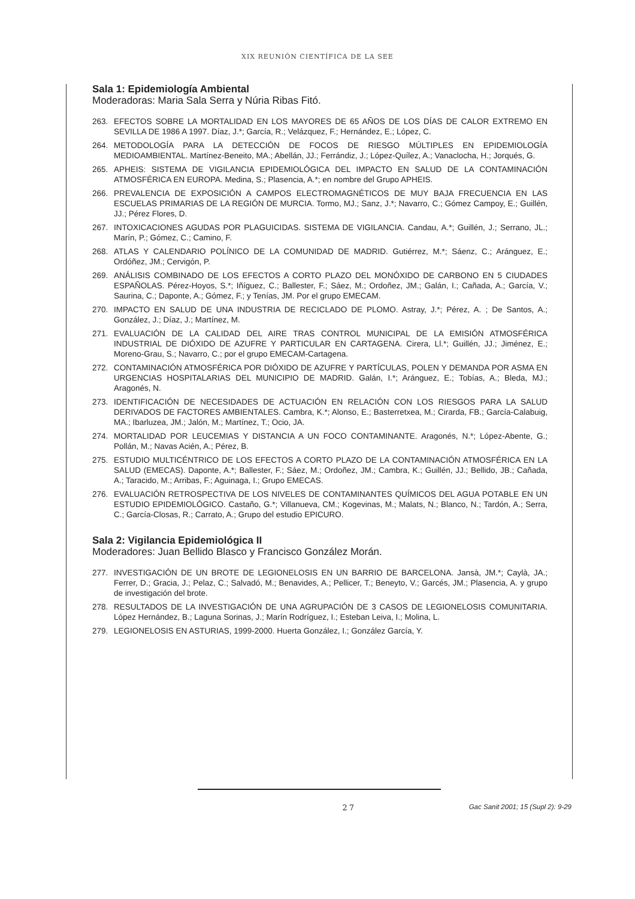XIX REUNIÓN CIENTÍFICA DE LA SEE
Sala 1: Epidemiología Ambiental
Moderadoras: Maria Sala Serra y Núria Ribas Fitó.
263. EFECTOS SOBRE LA MORTALIDAD EN LOS MAYORES DE 65 AÑOS DE LOS DÍAS DE CALOR EXTREMO EN SEVILLA DE 1986 A 1997. Díaz, J.*; García, R.; Velázquez, F.; Hernández, E.; López, C.
264. METODOLOGÍA PARA LA DETECCIÓN DE FOCOS DE RIESGO MÚLTIPLES EN EPIDEMIOLOGÍA MEDIOAMBIENTAL. Martínez-Beneito, MA.; Abellán, JJ.; Ferrándiz, J.; López-Quílez, A.; Vanaclocha, H.; Jorqués, G.
265. APHEIS: SISTEMA DE VIGILANCIA EPIDEMIOLÓGICA DEL IMPACTO EN SALUD DE LA CONTAMINACIÓN ATMOSFÉRICA EN EUROPA. Medina, S.; Plasencia, A.*; en nombre del Grupo APHEIS.
266. PREVALENCIA DE EXPOSICIÓN A CAMPOS ELECTROMAGNÉTICOS DE MUY BAJA FRECUENCIA EN LAS ESCUELAS PRIMARIAS DE LA REGIÓN DE MURCIA. Tormo, MJ.; Sanz, J.*; Navarro, C.; Gómez Campoy, E.; Guillén, JJ.; Pérez Flores, D.
267. INTOXICACIONES AGUDAS POR PLAGUICIDAS. SISTEMA DE VIGILANCIA. Candau, A.*; Guillén, J.; Serrano, JL.; Marín, P.; Gómez, C.; Camino, F.
268. ATLAS Y CALENDARIO POLÍNICO DE LA COMUNIDAD DE MADRID. Gutiérrez, M.*; Sáenz, C.; Aránguez, E.; Ordóñez, JM.; Cervigón, P.
269. ANÁLISIS COMBINADO DE LOS EFECTOS A CORTO PLAZO DEL MONÓXIDO DE CARBONO EN 5 CIUDADES ESPAÑOLAS. Pérez-Hoyos, S.*; Iñíguez, C.; Ballester, F.; Sáez, M.; Ordoñez, JM.; Galán, I.; Cañada, A.; García, V.; Saurina, C.; Daponte, A.; Gómez, F.; y Tenías, JM. Por el grupo EMECAM.
270. IMPACTO EN SALUD DE UNA INDUSTRIA DE RECICLADO DE PLOMO. Astray, J.*; Pérez, A. ; De Santos, A.; González, J.; Díaz, J.; Martínez, M.
271. EVALUACIÓN DE LA CALIDAD DEL AIRE TRAS CONTROL MUNICIPAL DE LA EMISIÓN ATMOSFÉRICA INDUSTRIAL DE DIÓXIDO DE AZUFRE Y PARTICULAR EN CARTAGENA. Cirera, Ll.*; Guillén, JJ.; Jiménez, E.; Moreno-Grau, S.; Navarro, C.; por el grupo EMECAM-Cartagena.
272. CONTAMINACIÓN ATMOSFÉRICA POR DIÓXIDO DE AZUFRE Y PARTÍCULAS, POLEN Y DEMANDA POR ASMA EN URGENCIAS HOSPITALARIAS DEL MUNICIPIO DE MADRID. Galán, I.*; Aránguez, E.; Tobías, A.; Bleda, MJ.; Aragonés, N.
273. IDENTIFICACIÓN DE NECESIDADES DE ACTUACIÓN EN RELACIÓN CON LOS RIESGOS PARA LA SALUD DERIVADOS DE FACTORES AMBIENTALES. Cambra, K.*; Alonso, E.; Basterretxea, M.; Cirarda, FB.; García-Calabuig, MA.; Ibarluzea, JM.; Jalón, M.; Martínez, T.; Ocio, JA.
274. MORTALIDAD POR LEUCEMIAS Y DISTANCIA A UN FOCO CONTAMINANTE. Aragonés, N.*; López-Abente, G.; Pollán, M.; Navas Acién, A.; Pérez, B.
275. ESTUDIO MULTICÉNTRICO DE LOS EFECTOS A CORTO PLAZO DE LA CONTAMINACIÓN ATMOSFÉRICA EN LA SALUD (EMECAS). Daponte, A.*; Ballester, F.; Sáez, M.; Ordoñez, JM.; Cambra, K.; Guillén, JJ.; Bellido, JB.; Cañada, A.; Taracido, M.; Arribas, F.; Aguinaga, I.; Grupo EMECAS.
276. EVALUACIÓN RETROSPECTIVA DE LOS NIVELES DE CONTAMINANTES QUÍMICOS DEL AGUA POTABLE EN UN ESTUDIO EPIDEMIOLÓGICO. Castaño, G.*; Villanueva, CM.; Kogevinas, M.; Malats, N.; Blanco, N.; Tardón, A.; Serra, C.; García-Closas, R.; Carrato, A.; Grupo del estudio EPICURO.
Sala 2: Vigilancia Epidemiológica II
Moderadores: Juan Bellido Blasco y Francisco González Morán.
277. INVESTIGACIÓN DE UN BROTE DE LEGIONELOSIS EN UN BARRIO DE BARCELONA. Jansà, JM.*; Caylà, JA.; Ferrer, D.; Gracia, J.; Pelaz, C.; Salvadó, M.; Benavides, A.; Pellicer, T.; Beneyto, V.; Garcés, JM.; Plasencia, A. y grupo de investigación del brote.
278. RESULTADOS DE LA INVESTIGACIÓN DE UNA AGRUPACIÓN DE 3 CASOS DE LEGIONELOSIS COMUNITARIA. López Hernández, B.; Laguna Sorinas, J.; Marín Rodríguez, I.; Esteban Leiva, I.; Molina, L.
279. LEGIONELOSIS EN ASTURIAS, 1999-2000. Huerta González, I.; González García, Y.
27 Gac Sanit 2001; 15 (Supl 2): 9-29